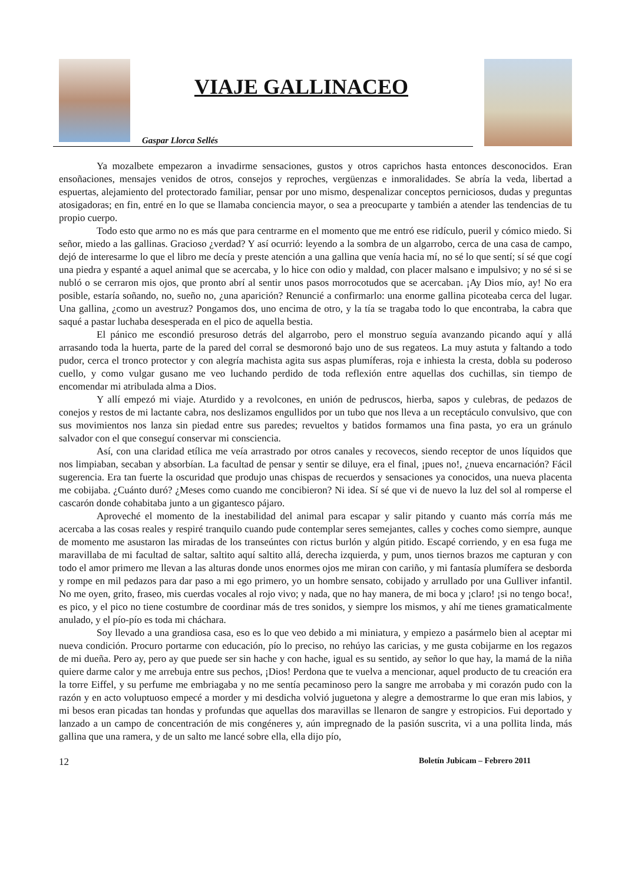VIAJE GALLINACEO
Gaspar Llorca Sellés
Ya mozalbete empezaron a invadirme sensaciones, gustos y otros caprichos hasta entonces desconocidos. Eran ensoñaciones, mensajes venidos de otros, consejos y reproches, vergüenzas e inmoralidades. Se abría la veda, libertad a espuertas, alejamiento del protectorado familiar, pensar por uno mismo, despenalizar conceptos perniciosos, dudas y preguntas atosigadoras; en fin, entré en lo que se llamaba conciencia mayor, o sea a preocuparte y también a atender las tendencias de tu propio cuerpo.
Todo esto que armo no es más que para centrarme en el momento que me entró ese ridículo, pueril y cómico miedo. Si señor, miedo a las gallinas. Gracioso ¿verdad? Y así ocurrió: leyendo a la sombra de un algarrobo, cerca de una casa de campo, dejó de interesarme lo que el libro me decía y preste atención a una gallina que venía hacia mí, no sé lo que sentí; sí sé que cogí una piedra y espanté a aquel animal que se acercaba, y lo hice con odio y maldad, con placer malsano e impulsivo; y no sé si se nubló o se cerraron mis ojos, que pronto abrí al sentir unos pasos morrocotudos que se acercaban. ¡Ay Dios mío, ay! No era posible, estaría soñando, no, sueño no, ¿una aparición? Renuncié a confirmarlo: una enorme gallina picoteaba cerca del lugar. Una gallina, ¿como un avestruz? Pongamos dos, uno encima de otro, y la tía se tragaba todo lo que encontraba, la cabra que saqué a pastar luchaba desesperada en el pico de aquella bestia.
El pánico me escondió presuroso detrás del algarrobo, pero el monstruo seguía avanzando picando aquí y allá arrasando toda la huerta, parte de la pared del corral se desmoronó bajo uno de sus regateos. La muy astuta y faltando a todo pudor, cerca el tronco protector y con alegría machista agita sus aspas plumíferas, roja e inhiesta la cresta, dobla su poderoso cuello, y como vulgar gusano me veo luchando perdido de toda reflexión entre aquellas dos cuchillas, sin tiempo de encomendar mi atribulada alma a Dios.
Y allí empezó mi viaje. Aturdido y a revolcones, en unión de pedruscos, hierba, sapos y culebras, de pedazos de conejos y restos de mi lactante cabra, nos deslizamos engullidos por un tubo que nos lleva a un receptáculo convulsivo, que con sus movimientos nos lanza sin piedad entre sus paredes; revueltos y batidos formamos una fina pasta, yo era un gránulo salvador con el que conseguí conservar mi consciencia.
Así, con una claridad etílica me veía arrastrado por otros canales y recovecos, siendo receptor de unos líquidos que nos limpiaban, secaban y absorbían. La facultad de pensar y sentir se diluye, era el final, ¡pues no!, ¿nueva encarnación? Fácil sugerencia. Era tan fuerte la oscuridad que produjo unas chispas de recuerdos y sensaciones ya conocidos, una nueva placenta me cobijaba. ¿Cuánto duró? ¿Meses como cuando me concibieron? Ni idea. Sí sé que vi de nuevo la luz del sol al romperse el cascarón donde cohabitaba junto a un gigantesco pájaro.
Aproveché el momento de la inestabilidad del animal para escapar y salir pitando y cuanto más corría más me acercaba a las cosas reales y respiré tranquilo cuando pude contemplar seres semejantes, calles y coches como siempre, aunque de momento me asustaron las miradas de los transeúntes con rictus burlón y algún pitido. Escapé corriendo, y en esa fuga me maravillaba de mi facultad de saltar, saltito aquí saltito allá, derecha izquierda, y pum, unos tiernos brazos me capturan y con todo el amor primero me llevan a las alturas donde unos enormes ojos me miran con cariño, y mi fantasía plumífera se desborda y rompe en mil pedazos para dar paso a mi ego primero, yo un hombre sensato, cobijado y arrullado por una Gulliver infantil. No me oyen, grito, fraseo, mis cuerdas vocales al rojo vivo; y nada, que no hay manera, de mi boca y ¡claro! ¡si no tengo boca!, es pico, y el pico no tiene costumbre de coordinar más de tres sonidos, y siempre los mismos, y ahí me tienes gramaticalmente anulado, y el pío-pío es toda mi cháchara.
Soy llevado a una grandiosa casa, eso es lo que veo debido a mi miniatura, y empiezo a pasármelo bien al aceptar mi nueva condición. Procuro portarme con educación, pío lo preciso, no rehúyo las caricias, y me gusta cobijarme en los regazos de mi dueña. Pero ay, pero ay que puede ser sin hache y con hache, igual es su sentido, ay señor lo que hay, la mamá de la niña quiere darme calor y me arrebuja entre sus pechos, ¡Dios! Perdona que te vuelva a mencionar, aquel producto de tu creación era la torre Eiffel, y su perfume me embriagaba y no me sentía pecaminoso pero la sangre me arrobaba y mi corazón pudo con la razón y en acto voluptuoso empecé a morder y mi desdicha volvió juguetona y alegre a demostrarme lo que eran mis labios, y mi besos eran picadas tan hondas y profundas que aquellas dos maravillas se llenaron de sangre y estropicios. Fui deportado y lanzado a un campo de concentración de mis congéneres y, aún impregnado de la pasión suscrita, vi a una pollita linda, más gallina que una ramera, y de un salto me lancé sobre ella, ella dijo pío,
12 Boletín Jubicam – Febrero 2011